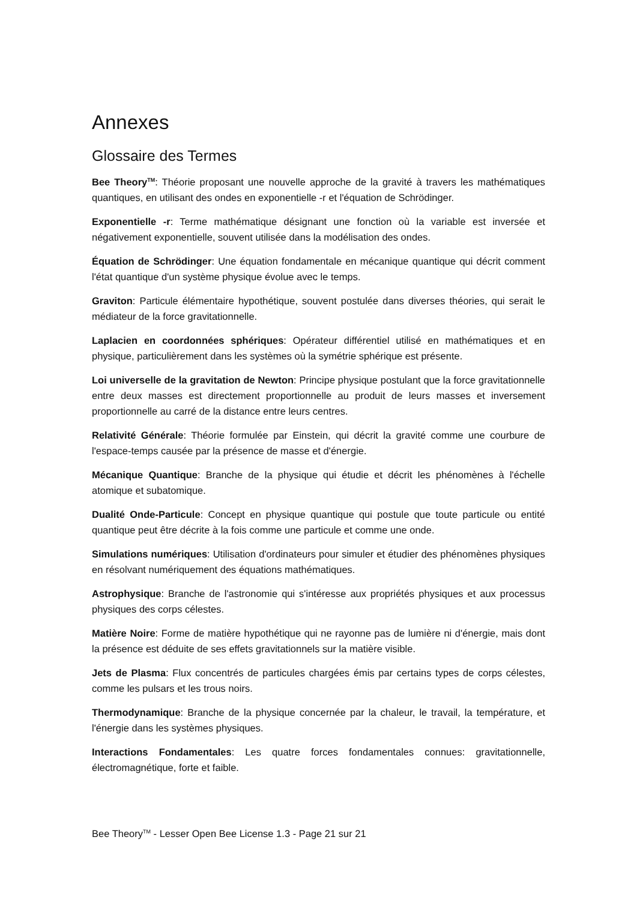Annexes
Glossaire des Termes
Bee Theory<sup>TM</sup>: Théorie proposant une nouvelle approche de la gravité à travers les mathématiques quantiques, en utilisant des ondes en exponentielle -r et l'équation de Schrödinger.
Exponentielle -r: Terme mathématique désignant une fonction où la variable est inversée et négativement exponentielle, souvent utilisée dans la modélisation des ondes.
Équation de Schrödinger: Une équation fondamentale en mécanique quantique qui décrit comment l'état quantique d'un système physique évolue avec le temps.
Graviton: Particule élémentaire hypothétique, souvent postulée dans diverses théories, qui serait le médiateur de la force gravitationnelle.
Laplacien en coordonnées sphériques: Opérateur différentiel utilisé en mathématiques et en physique, particulièrement dans les systèmes où la symétrie sphérique est présente.
Loi universelle de la gravitation de Newton: Principe physique postulant que la force gravitationnelle entre deux masses est directement proportionnelle au produit de leurs masses et inversement proportionnelle au carré de la distance entre leurs centres.
Relativité Générale: Théorie formulée par Einstein, qui décrit la gravité comme une courbure de l'espace-temps causée par la présence de masse et d'énergie.
Mécanique Quantique: Branche de la physique qui étudie et décrit les phénomènes à l'échelle atomique et subatomique.
Dualité Onde-Particule: Concept en physique quantique qui postule que toute particule ou entité quantique peut être décrite à la fois comme une particule et comme une onde.
Simulations numériques: Utilisation d'ordinateurs pour simuler et étudier des phénomènes physiques en résolvant numériquement des équations mathématiques.
Astrophysique: Branche de l'astronomie qui s'intéresse aux propriétés physiques et aux processus physiques des corps célestes.
Matière Noire: Forme de matière hypothétique qui ne rayonne pas de lumière ni d'énergie, mais dont la présence est déduite de ses effets gravitationnels sur la matière visible.
Jets de Plasma: Flux concentrés de particules chargées émis par certains types de corps célestes, comme les pulsars et les trous noirs.
Thermodynamique: Branche de la physique concernée par la chaleur, le travail, la température, et l'énergie dans les systèmes physiques.
Interactions Fondamentales: Les quatre forces fondamentales connues: gravitationnelle, électromagnétique, forte et faible.
Bee Theory<sup>TM</sup> - Lesser Open Bee License 1.3 - Page 21 sur 21